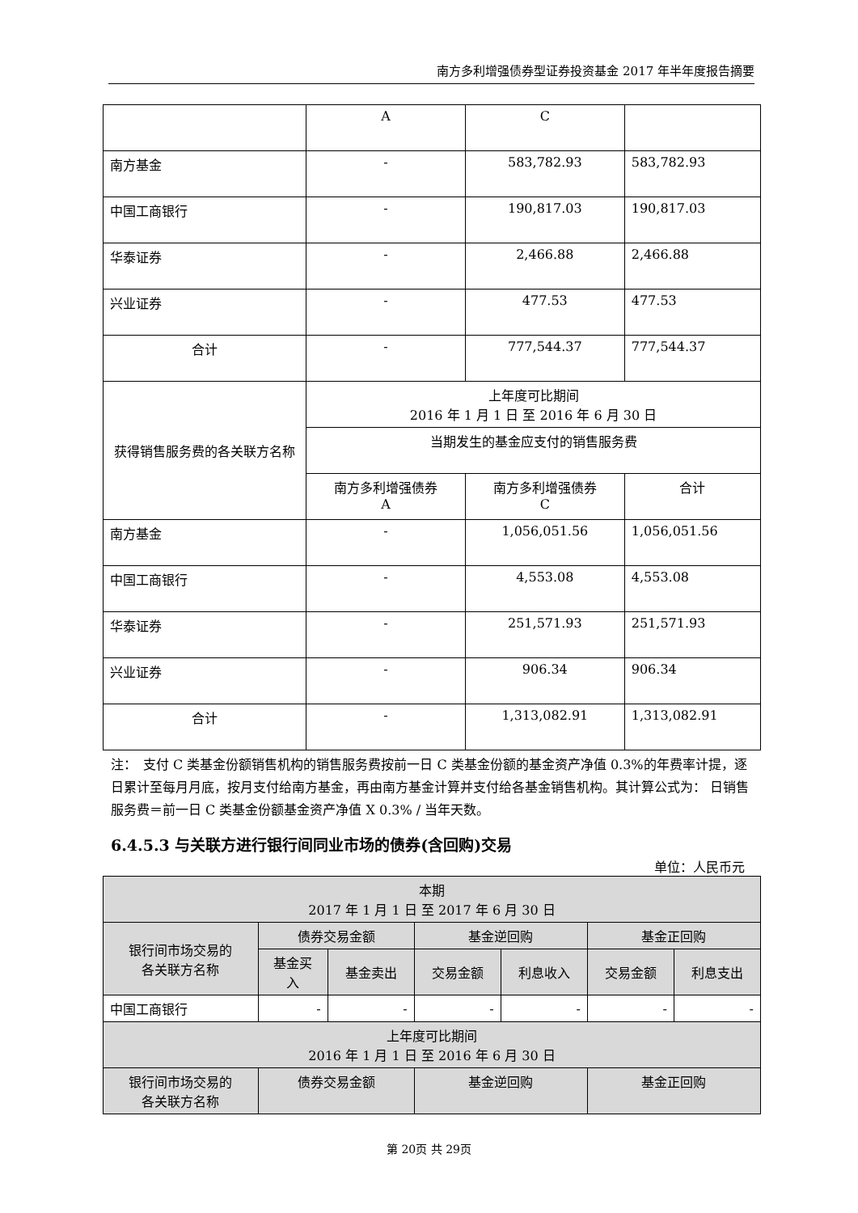南方多利增强债券型证券投资基金 2017 年半年度报告摘要
| | A | C | |
| 南方基金 | - | 583,782.93 | 583,782.93 |
| 中国工商银行 | - | 190,817.03 | 190,817.03 |
| 华泰证券 | - | 2,466.88 | 2,466.88 |
| 兴业证券 | - | 477.53 | 477.53 |
| 合计 | - | 777,544.37 | 777,544.37 |
| 获得销售服务费的各关联方名称 | 上年度可比期间 2016 年 1 月 1 日 至 2016 年 6 月 30 日 | | |
| | 当期发生的基金应支付的销售服务费 | | |
| | 南方多利增强债券 A | 南方多利增强债券 C | 合计 |
| 南方基金 | - | 1,056,051.56 | 1,056,051.56 |
| 中国工商银行 | - | 4,553.08 | 4,553.08 |
| 华泰证券 | - | 251,571.93 | 251,571.93 |
| 兴业证券 | - | 906.34 | 906.34 |
| 合计 | - | 1,313,082.91 | 1,313,082.91 |
注：　支付 C 类基金份额销售机构的销售服务费按前一日 C 类基金份额的基金资产净值 0.3%的年费率计提，逐日累计至每月月底，按月支付给南方基金，再由南方基金计算并支付给各基金销售机构。其计算公式为： 日销售服务费＝前一日 C 类基金份额基金资产净值 X 0.3% / 当年天数。
6.4.5.3 与关联方进行银行间同业市场的债券(含回购)交易
单位：人民币元
| 本期 2017 年 1 月 1 日 至 2017 年 6 月 30 日 | | | | | | |
| --- | --- | --- | --- | --- | --- | --- |
| 银行间市场交易的 各关联方名称 | 债券交易金额 | | 基金逆回购 | | 基金正回购 | |
| | 基金买 入 | 基金卖出 | 交易金额 | 利息收入 | 交易金额 | 利息支出 |
| 中国工商银行 | - | - | - | - | - | - |
| 上年度可比期间 2016 年 1 月 1 日 至 2016 年 6 月 30 日 | | | | | | |
| 银行间市场交易的 各关联方名称 | 债券交易金额 | | 基金逆回购 | | 基金正回购 | |
第 20页 共 29页